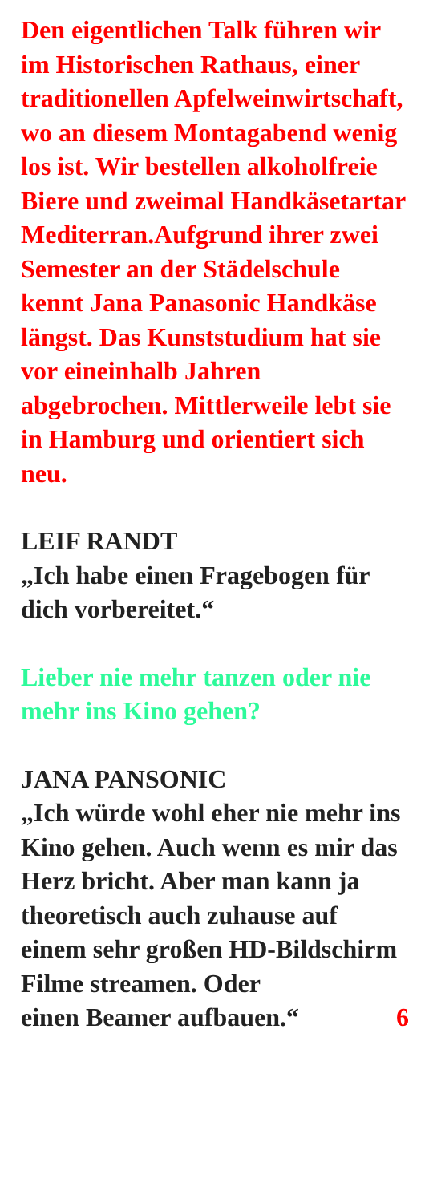Den eigentlichen Talk führen wir im Historischen Rathaus, einer traditionellen Apfelweinwirtschaft, wo an diesem Montagabend wenig los ist. Wir bestellen alkoholfreie Biere und zweimal Handkäsetartar Mediterran.Aufgrund ihrer zwei Semester an der Städelschule kennt Jana Panasonic Handkäse längst. Das Kunststudium hat sie vor eineinhalb Jahren abgebrochen. Mittlerweile lebt sie in Hamburg und orientiert sich neu.
LEIF RANDT
„Ich habe einen Fragebogen für dich vorbereitet.“
Lieber nie mehr tanzen oder nie mehr ins Kino gehen?
JANA PANSONIC
„Ich würde wohl eher nie mehr ins Kino gehen. Auch wenn es mir das Herz bricht. Aber man kann ja theoretisch auch zuhause auf einem sehr großen HD-Bildschirm Filme streamen. Oder
einen Beamer aufbauen.“ 6